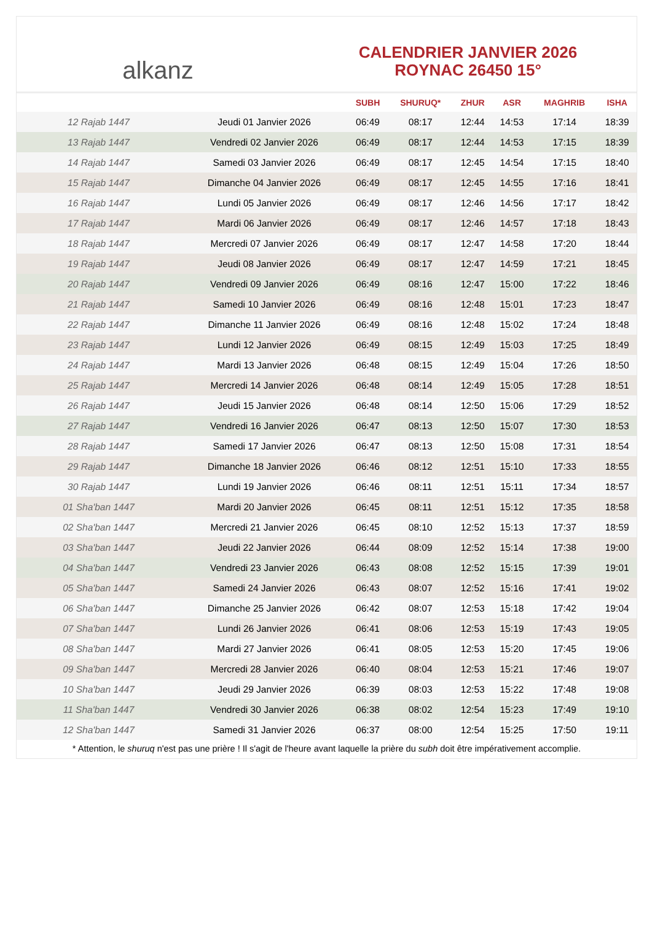alkanz
CALENDRIER JANVIER 2026
ROYNAC 26450 15°
| | | SUBH | SHURUQ* | ZHUR | ASR | MAGHRIB | ISHA |
| --- | --- | --- | --- | --- | --- | --- | --- |
| 12 Rajab 1447 | Jeudi 01 Janvier 2026 | 06:49 | 08:17 | 12:44 | 14:53 | 17:14 | 18:39 |
| 13 Rajab 1447 | Vendredi 02 Janvier 2026 | 06:49 | 08:17 | 12:44 | 14:53 | 17:15 | 18:39 |
| 14 Rajab 1447 | Samedi 03 Janvier 2026 | 06:49 | 08:17 | 12:45 | 14:54 | 17:15 | 18:40 |
| 15 Rajab 1447 | Dimanche 04 Janvier 2026 | 06:49 | 08:17 | 12:45 | 14:55 | 17:16 | 18:41 |
| 16 Rajab 1447 | Lundi 05 Janvier 2026 | 06:49 | 08:17 | 12:46 | 14:56 | 17:17 | 18:42 |
| 17 Rajab 1447 | Mardi 06 Janvier 2026 | 06:49 | 08:17 | 12:46 | 14:57 | 17:18 | 18:43 |
| 18 Rajab 1447 | Mercredi 07 Janvier 2026 | 06:49 | 08:17 | 12:47 | 14:58 | 17:20 | 18:44 |
| 19 Rajab 1447 | Jeudi 08 Janvier 2026 | 06:49 | 08:17 | 12:47 | 14:59 | 17:21 | 18:45 |
| 20 Rajab 1447 | Vendredi 09 Janvier 2026 | 06:49 | 08:16 | 12:47 | 15:00 | 17:22 | 18:46 |
| 21 Rajab 1447 | Samedi 10 Janvier 2026 | 06:49 | 08:16 | 12:48 | 15:01 | 17:23 | 18:47 |
| 22 Rajab 1447 | Dimanche 11 Janvier 2026 | 06:49 | 08:16 | 12:48 | 15:02 | 17:24 | 18:48 |
| 23 Rajab 1447 | Lundi 12 Janvier 2026 | 06:49 | 08:15 | 12:49 | 15:03 | 17:25 | 18:49 |
| 24 Rajab 1447 | Mardi 13 Janvier 2026 | 06:48 | 08:15 | 12:49 | 15:04 | 17:26 | 18:50 |
| 25 Rajab 1447 | Mercredi 14 Janvier 2026 | 06:48 | 08:14 | 12:49 | 15:05 | 17:28 | 18:51 |
| 26 Rajab 1447 | Jeudi 15 Janvier 2026 | 06:48 | 08:14 | 12:50 | 15:06 | 17:29 | 18:52 |
| 27 Rajab 1447 | Vendredi 16 Janvier 2026 | 06:47 | 08:13 | 12:50 | 15:07 | 17:30 | 18:53 |
| 28 Rajab 1447 | Samedi 17 Janvier 2026 | 06:47 | 08:13 | 12:50 | 15:08 | 17:31 | 18:54 |
| 29 Rajab 1447 | Dimanche 18 Janvier 2026 | 06:46 | 08:12 | 12:51 | 15:10 | 17:33 | 18:55 |
| 30 Rajab 1447 | Lundi 19 Janvier 2026 | 06:46 | 08:11 | 12:51 | 15:11 | 17:34 | 18:57 |
| 01 Sha'ban 1447 | Mardi 20 Janvier 2026 | 06:45 | 08:11 | 12:51 | 15:12 | 17:35 | 18:58 |
| 02 Sha'ban 1447 | Mercredi 21 Janvier 2026 | 06:45 | 08:10 | 12:52 | 15:13 | 17:37 | 18:59 |
| 03 Sha'ban 1447 | Jeudi 22 Janvier 2026 | 06:44 | 08:09 | 12:52 | 15:14 | 17:38 | 19:00 |
| 04 Sha'ban 1447 | Vendredi 23 Janvier 2026 | 06:43 | 08:08 | 12:52 | 15:15 | 17:39 | 19:01 |
| 05 Sha'ban 1447 | Samedi 24 Janvier 2026 | 06:43 | 08:07 | 12:52 | 15:16 | 17:41 | 19:02 |
| 06 Sha'ban 1447 | Dimanche 25 Janvier 2026 | 06:42 | 08:07 | 12:53 | 15:18 | 17:42 | 19:04 |
| 07 Sha'ban 1447 | Lundi 26 Janvier 2026 | 06:41 | 08:06 | 12:53 | 15:19 | 17:43 | 19:05 |
| 08 Sha'ban 1447 | Mardi 27 Janvier 2026 | 06:41 | 08:05 | 12:53 | 15:20 | 17:45 | 19:06 |
| 09 Sha'ban 1447 | Mercredi 28 Janvier 2026 | 06:40 | 08:04 | 12:53 | 15:21 | 17:46 | 19:07 |
| 10 Sha'ban 1447 | Jeudi 29 Janvier 2026 | 06:39 | 08:03 | 12:53 | 15:22 | 17:48 | 19:08 |
| 11 Sha'ban 1447 | Vendredi 30 Janvier 2026 | 06:38 | 08:02 | 12:54 | 15:23 | 17:49 | 19:10 |
| 12 Sha'ban 1447 | Samedi 31 Janvier 2026 | 06:37 | 08:00 | 12:54 | 15:25 | 17:50 | 19:11 |
* Attention, le shuruq n'est pas une prière ! Il s'agit de l'heure avant laquelle la prière du subh doit être impérativement accomplie.